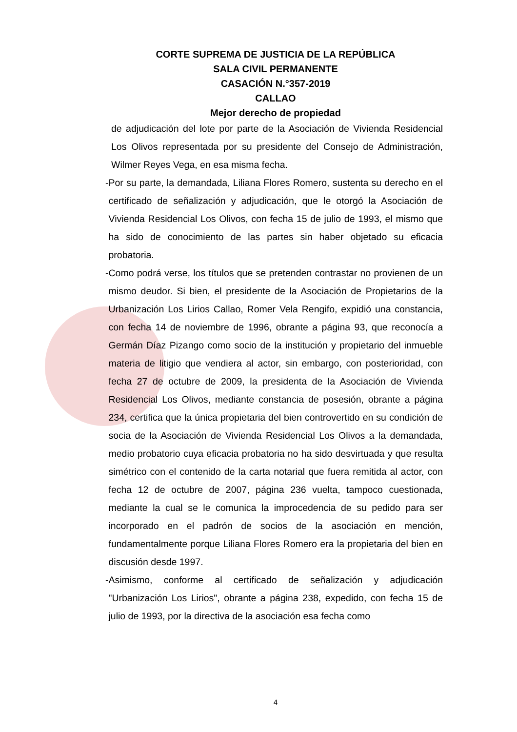CORTE SUPREMA DE JUSTICIA DE LA REPÚBLICA
SALA CIVIL PERMANENTE
CASACIÓN N.°357-2019
CALLAO
Mejor derecho de propiedad
de adjudicación del lote por parte de la Asociación de Vivienda Residencial Los Olivos representada por su presidente del Consejo de Administración, Wilmer Reyes Vega, en esa misma fecha.
- Por su parte, la demandada, Liliana Flores Romero, sustenta su derecho en el certificado de señalización y adjudicación, que le otorgó la Asociación de Vivienda Residencial Los Olivos, con fecha 15 de julio de 1993, el mismo que ha sido de conocimiento de las partes sin haber objetado su eficacia probatoria.
- Como podrá verse, los títulos que se pretenden contrastar no provienen de un mismo deudor. Si bien, el presidente de la Asociación de Propietarios de la Urbanización Los Lirios Callao, Romer Vela Rengifo, expidió una constancia, con fecha 14 de noviembre de 1996, obrante a página 93, que reconocía a Germán Díaz Pizango como socio de la institución y propietario del inmueble materia de litigio que vendiera al actor, sin embargo, con posterioridad, con fecha 27 de octubre de 2009, la presidenta de la Asociación de Vivienda Residencial Los Olivos, mediante constancia de posesión, obrante a página 234, certifica que la única propietaria del bien controvertido en su condición de socia de la Asociación de Vivienda Residencial Los Olivos a la demandada, medio probatorio cuya eficacia probatoria no ha sido desvirtuada y que resulta simétrico con el contenido de la carta notarial que fuera remitida al actor, con fecha 12 de octubre de 2007, página 236 vuelta, tampoco cuestionada, mediante la cual se le comunica la improcedencia de su pedido para ser incorporado en el padrón de socios de la asociación en mención, fundamentalmente porque Liliana Flores Romero era la propietaria del bien en discusión desde 1997.
- Asimismo, conforme al certificado de señalización y adjudicación "Urbanización Los Lirios", obrante a página 238, expedido, con fecha 15 de julio de 1993, por la directiva de la asociación esa fecha como
4